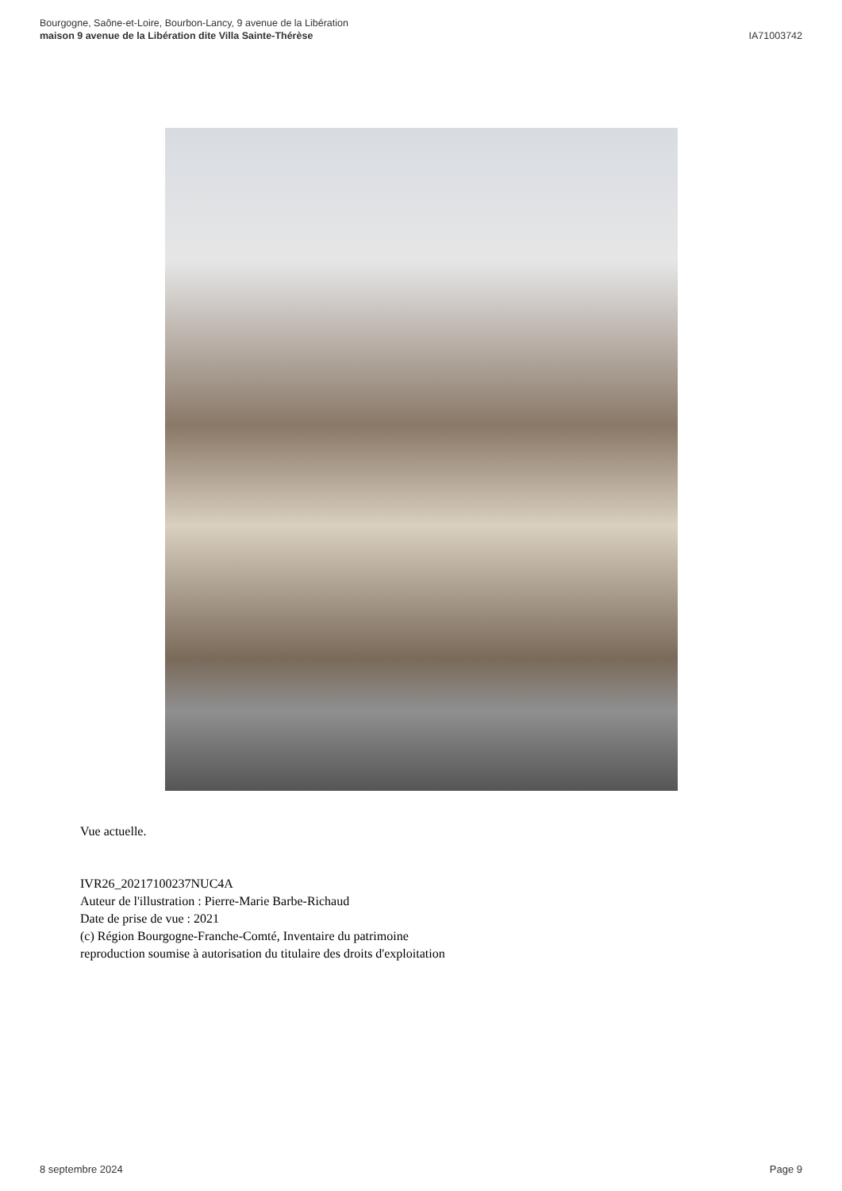Bourgogne, Saône-et-Loire, Bourbon-Lancy, 9 avenue de la Libération
maison 9 avenue de la Libération dite Villa Sainte-Thérèse
IA71003742
Vue actuelle.
IVR26_20217100237NUC4A
Auteur de l'illustration : Pierre-Marie Barbe-Richaud
Date de prise de vue : 2021
(c) Région Bourgogne-Franche-Comté, Inventaire du patrimoine
reproduction soumise à autorisation du titulaire des droits d'exploitation
8 septembre 2024 Page 9